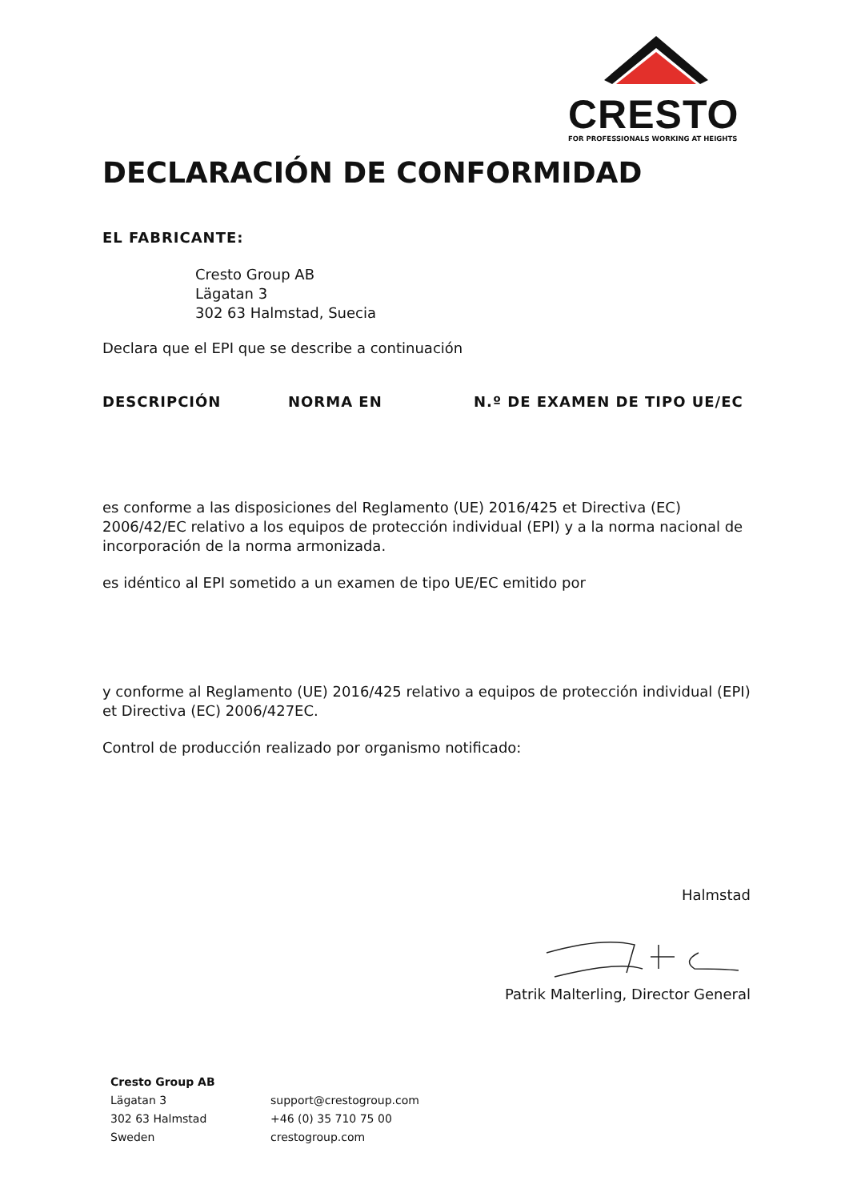CRESTO
FOR PROFESSIONALS WORKING AT HEIGHTS
DECLARACIÓN DE CONFORMIDAD
EL FABRICANTE:
Cresto Group AB
Lägatan 3
302 63 Halmstad, Suecia
Declara que el EPI que se describe a continuación
DESCRIPCIÓN NORMA EN N.º DE EXAMEN DE TIPO UE/EC
es conforme a las disposiciones del Reglamento (UE) 2016/425 et Directiva (EC) 2006/42/EC relativo a los equipos de protección individual (EPI) y a la norma nacional de incorporación de la norma armonizada.
es idéntico al EPI sometido a un examen de tipo UE/EC emitido por
y conforme al Reglamento (UE) 2016/425 relativo a equipos de protección individual (EPI) et Directiva (EC) 2006/427EC.
Control de producción realizado por organismo notificado:
Halmstad
Patrik Malterling, Director General
Cresto Group AB
Lägatan 3
302 63 Halmstad
Sweden
support@crestogroup.com
+46 (0) 35 710 75 00
crestogroup.com